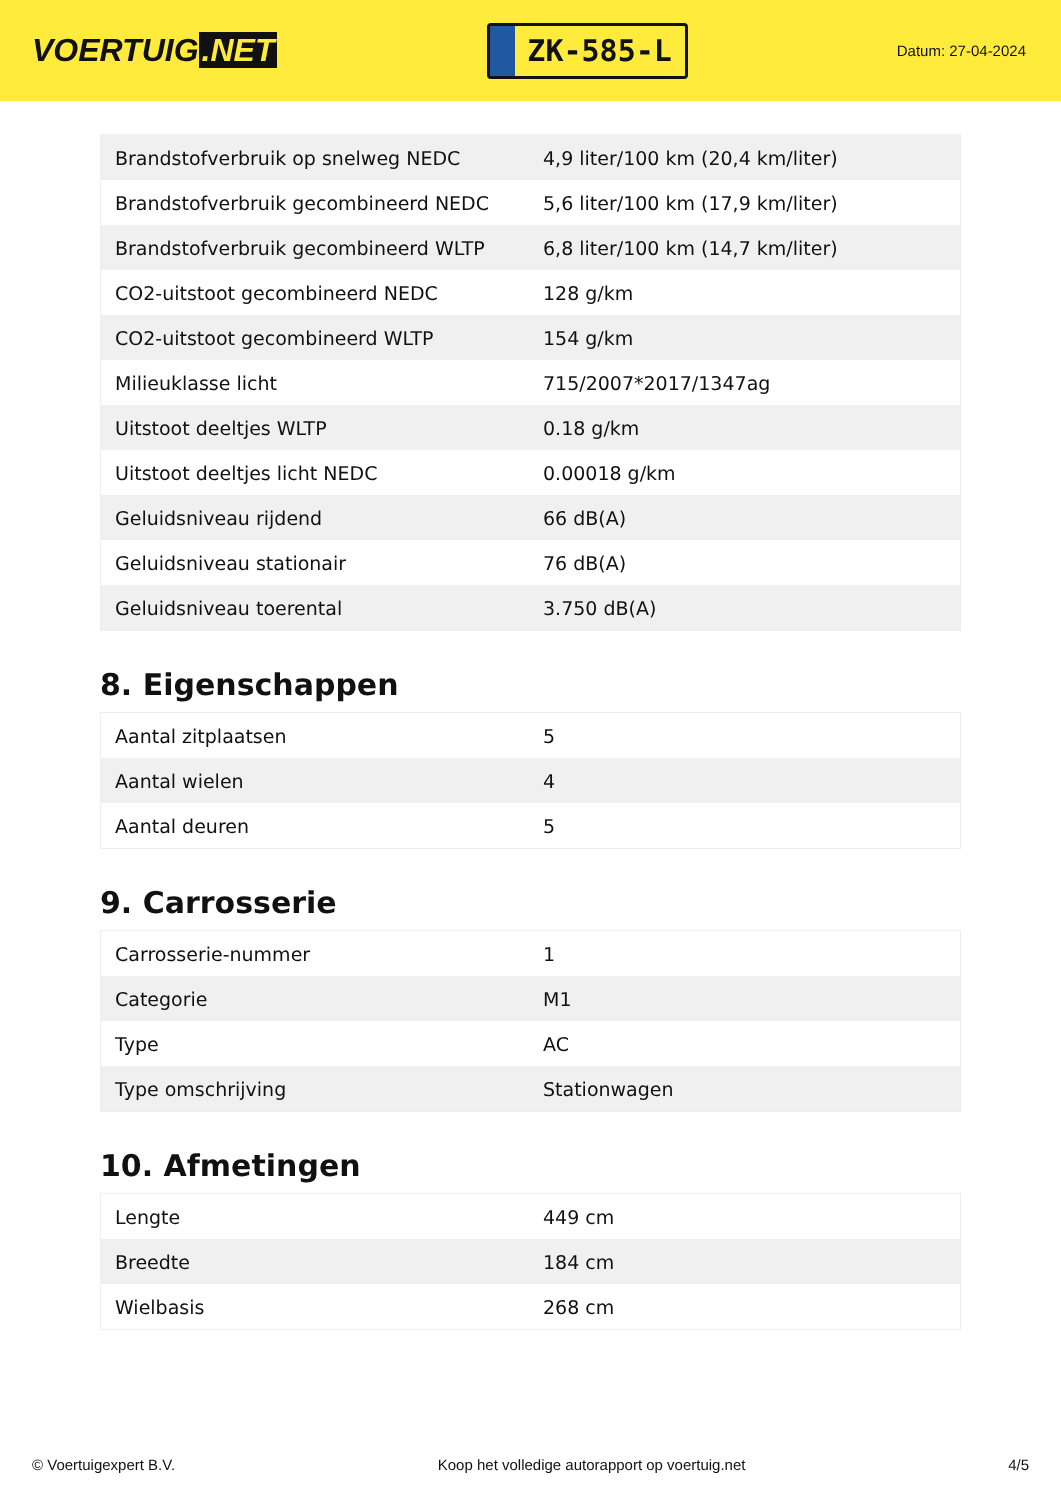VOERTUIG.NET
ZK-585-L
Datum: 27-04-2024
| Brandstofverbruik op snelweg NEDC | 4,9 liter/100 km (20,4 km/liter) |
| Brandstofverbruik gecombineerd NEDC | 5,6 liter/100 km (17,9 km/liter) |
| Brandstofverbruik gecombineerd WLTP | 6,8 liter/100 km (14,7 km/liter) |
| CO2-uitstoot gecombineerd NEDC | 128 g/km |
| CO2-uitstoot gecombineerd WLTP | 154 g/km |
| Milieuklasse licht | 715/2007*2017/1347ag |
| Uitstoot deeltjes WLTP | 0.18 g/km |
| Uitstoot deeltjes licht NEDC | 0.00018 g/km |
| Geluidsniveau rijdend | 66 dB(A) |
| Geluidsniveau stationair | 76 dB(A) |
| Geluidsniveau toerental | 3.750 dB(A) |
8. Eigenschappen
| Aantal zitplaatsen | 5 |
| Aantal wielen | 4 |
| Aantal deuren | 5 |
9. Carrosserie
| Carrosserie-nummer | 1 |
| Categorie | M1 |
| Type | AC |
| Type omschrijving | Stationwagen |
10. Afmetingen
| Lengte | 449 cm |
| Breedte | 184 cm |
| Wielbasis | 268 cm |
© Voertuigexpert B.V. Koop het volledige autorapport op voertuig.net 4/5